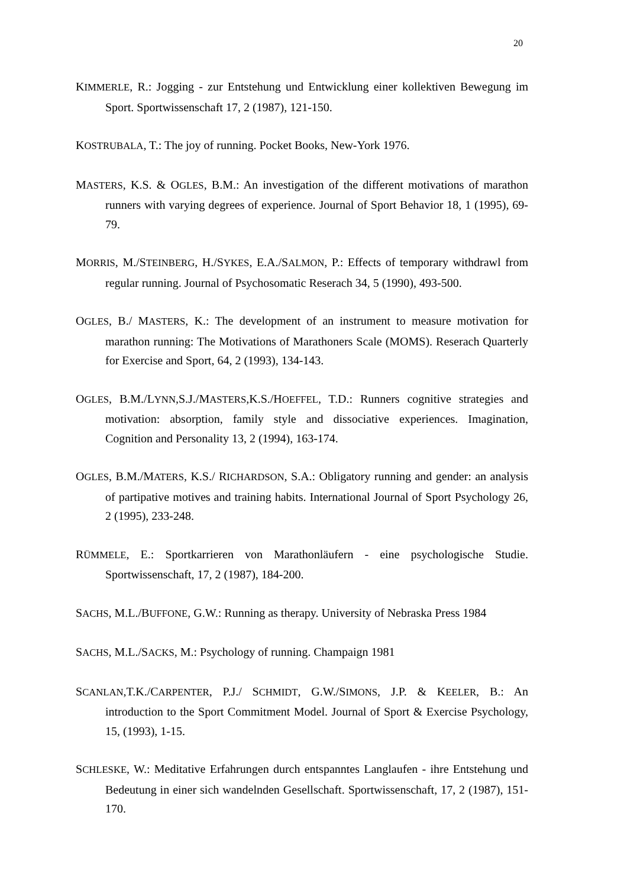20
KIMMERLE, R.: Jogging - zur Entstehung und Entwicklung einer kollektiven Bewegung im Sport. Sportwissenschaft 17, 2 (1987), 121-150.
KOSTRUBALA, T.: The joy of running. Pocket Books, New-York 1976.
MASTERS, K.S. & OGLES, B.M.: An investigation of the different motivations of marathon runners with varying degrees of experience. Journal of Sport Behavior 18, 1 (1995), 69-79.
MORRIS, M./STEINBERG, H./SYKES, E.A./SALMON, P.: Effects of temporary withdrawl from regular running. Journal of Psychosomatic Reserach 34, 5 (1990), 493-500.
OGLES, B./ MASTERS, K.: The development of an instrument to measure motivation for marathon running: The Motivations of Marathoners Scale (MOMS). Reserach Quarterly for Exercise and Sport, 64, 2 (1993), 134-143.
OGLES, B.M./LYNN,S.J./MASTERS,K.S./HOEFFEL, T.D.: Runners cognitive strategies and motivation: absorption, family style and dissociative experiences. Imagination, Cognition and Personality 13, 2 (1994), 163-174.
OGLES, B.M./MATERS, K.S./ RICHARDSON, S.A.: Obligatory running and gender: an analysis of partipative motives and training habits. International Journal of Sport Psychology 26, 2 (1995), 233-248.
RÜMMELE, E.: Sportkarrieren von Marathonläufern - eine psychologische Studie. Sportwissenschaft, 17, 2 (1987), 184-200.
SACHS, M.L./BUFFONE, G.W.: Running as therapy. University of Nebraska Press 1984
SACHS, M.L./SACKS, M.: Psychology of running. Champaign 1981
SCANLAN,T.K./CARPENTER, P.J./ SCHMIDT, G.W./SIMONS, J.P. & KEELER, B.: An introduction to the Sport Commitment Model. Journal of Sport & Exercise Psychology, 15, (1993), 1-15.
SCHLESKE, W.: Meditative Erfahrungen durch entspanntes Langlaufen - ihre Entstehung und Bedeutung in einer sich wandelnden Gesellschaft. Sportwissenschaft, 17, 2 (1987), 151-170.